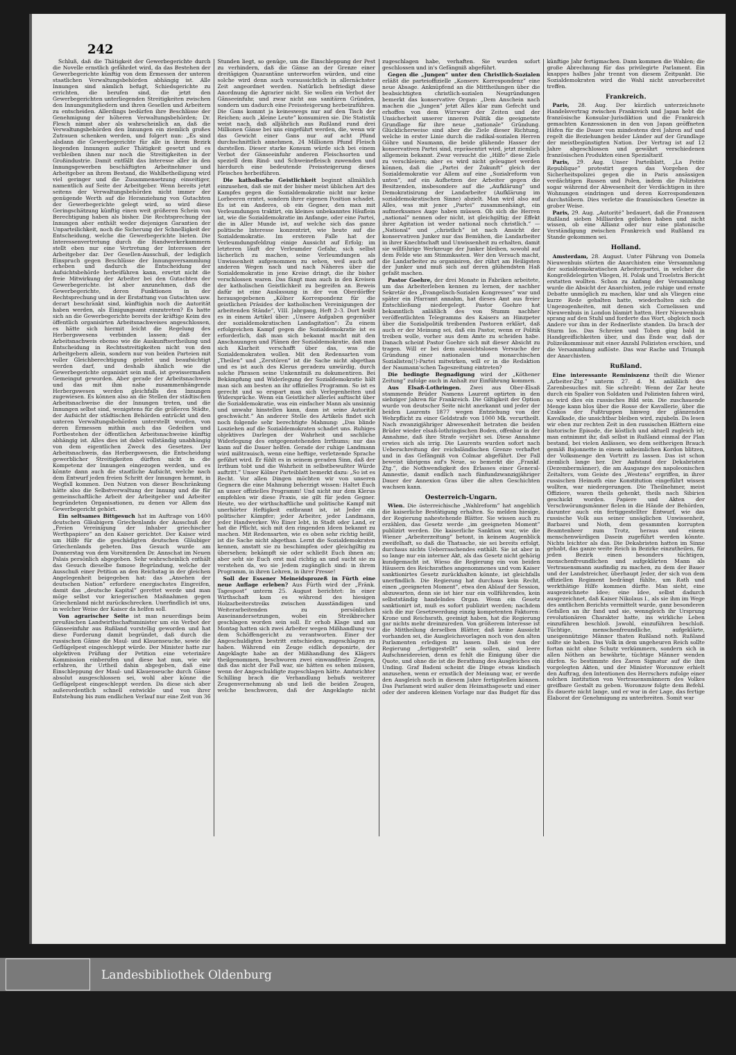242
Schluß, daß die Thätigkeit der Gewerbegerichte durch die Novelle ernstlich gefährdet wird, da das Bestehen der Gewerbegerichte künftig von dem Ermessen der unteren staatlichen Verwaltungsbehörden abhängig ist. Alle Innungen sind nämlich befugt, Schiedsgerichte zu errichten, die berufen sind, die jetzt den Gewerbegerichten unterliegenden Streitigkeiten zwischen den Innungsmitgliedern und ihren Gesellen und Arbeitern zu entscheiden. Allerdings bedürfen ihre Beschlüsse der Genehmigung der höheren Verwaltungsbehörden; Dr. Flesch nimmt aber als wahrscheinlich an, daß die Verwaltungsbehörden den Innungen ein ziemlich großes Zutrauen schenken werden, und folgert nun: „Es sind alsdann die Gewerbegerichte für alle in ihrem Bezirk liegenden Innungen außer Thätigkeit gesetzt und es verbleiben ihnen nur noch die Streitigkeiten in der Großindustrie. Damit entfällt das Interesse aller in den Innungsgewerben beschäftigten Arbeitnehmer und Arbeitgeber an ihrem Bestand, die Wahlbetheiligung wird viel geringer und die Zusammensetzung einseitiger, namentlich auf Seite der Arbeitgeber. Wenn bereits jetzt seitens der Verwaltungsbehörden nicht immer der genügende Werth auf die Heranziehung von Gutachten der Gewerbegerichte gelegt wird, so wird diese Geringschätzung künftig einen weit größeren Schein von Berechtigung haben als bisher. Die Rechtsprechung der Innungen aber enthält weder diejenigen Garantien der Unparteilichkeit, noch die Sicherung der Schnelligkeit der Entscheidung, welche die Gewerbegerichte bieten. Die Interessenvertretung durch die Handwerkerkammern stellt eben nur eine Vertretung der Interessen der Arbeitgeber dar. Der Gesellen-Ausschuß, der lediglich Einspruch gegen Beschlüsse der Innungsversammlung erheben und dadurch die Entscheidung der Aufsichtsbehörde herbeiführen kann, ersetzt nicht die freie Mitwirkung der Arbeiter bei den Gutachten der Gewerbegerichte. Ist aber anzunehmen, daß die Gewerbegerichte, deren Funktionen in der Rechtsprechung und in der Erstattung von Gutachten usw. derart beschränkt sind, künftighin noch die Autorität haben werden, als Einigungsamt einzutreten? Es hatte sich an die Gewerbegerichte bereits der kräftige Keim des öffentlich organisirten Arbeitsnachweises angeschlossen, es hätte sich hiermit leicht die Regelung des Herbergswesens verbinden lassen; daß der Arbeitsnachweis ebenso wie die Auskunftsertheilung und Entscheidung in Rechtsstreitigkeiten nicht von den Arbeitgebern allein, sondern nur von beiden Parteien mit voller Gleichberechtigung geleitet und beaufsichtigt werden darf, und deshalb ähnlich wie die Gewerbegerichte organisirt sein muß, ist gewissermaßen Gemeingut geworden. Aber gerade der Arbeitsnachweis und das mit ihm nahe zusammenhängende Herbergswesen werden gleichfalls den Innungen zugewiesen. Es können also an die Stellen der städtischen Arbeitsnachweise die der Innungen treten, und die Innungen selbst sind, wenigstens für die größeren Städte, der Aufsicht der städtischen Behörden entrückt und den unteren Verwaltungsbehörden unterstellt worden, von deren Ermessen mithin auch das Gedeihen und Fortbestehen der öffentlichen Arbeitsnachweise künftig abhängig ist. Alles dies ist dabei vollständig unabhängig von dem eigentlichen Zweck des Gesetzes. Der Arbeitsnachweis, das Herbergswesen, die Entscheidung gewerblicher Streitigkeiten dürften nicht in die Kompetenz der Innungen eingezogen werden, und es könnte dann auch die staatliche Aufsicht, welche nach dem Entwurf jeden freien Schritt der Innungen hemmt, in Wegfall kommen. Den Nutzen von dieser Beschränkung hätte also die Selbstverwaltung der Innung und die für gemeinschaftliche Arbeit der Arbeitgeber und Arbeiter begründeten Organisationen, zu denen vor Allem das Gewerbegericht gehört.
Ein seltsames Bittgesuch hat im Auftrage von 1400 deutschen Gläubigern Griechenlands der Ausschuß der „Freien Vereinigung der Inhaber griechischer Werthpapiere“ an den Kaiser gerichtet. Der Kaiser wird um Hilfe für die geschädigten deutschen Gläubiger Griechenlands gebeten. Das Gesuch wurde am Donnerstag von dem Vorsitzenden Dr. Annschat im Neuen Palais persönlich abgegeben. Sehr wahrscheinlich enthält das Gesuch dieselbe famose Begründung, welche der Ausschuß einer Petition an den Reichstag in der gleichen Angelegenheit beigegeben hat: das „Ansehen der deutschen Nation“ erfordere energischstes Eingreifen, damit das „deutsche Kapital“ gerettet werde und man möge selbst vor kriegerischen Maßnahmen gegen Griechenland nicht zurückschrecken. Unerfindlich ist uns, in welcher Weise der Kaiser da helfen soll.
Von agrarischer Seite ist man neuerdings beim preußischen Landwirthschaftsminister um ein Verbot der Gänseeinfuhr aus Rußland vorstellig geworden und hat diese Forderung damit begründet, daß durch die russischen Gänse die Maul- und Klauenseuche, sowie die Geflügelpest eingeschleppt würde. Der Minister hatte zur objektiven Prüfung der Petition eine veterinäre Kommission einberufen und diese hat nun, wie wir erfahren, ihr Urtheil dahin abgegeben, daß eine Einschleppung der Maul- und Klauenseuche durch Gänse absolut ausgeschlossen sei, wohl aber könne die Geflügelpest eingeschleppt werden. Da diese sich aber außerordentlich schnell entwickle und von ihrer Entstehung bis zum endlichen Verlauf nur eine Zeit von 36 Stunden liegt, so genüge, um die Einschleppung der Pest zu verhindern, daß die Gänse an der Grenze einer dreitägigen Quarantäne unterworfen würden, und eine solche wird denn auch voraussichtlich in allernächster Zeit angeordnet werden. Natürlich befriedigt diese Anordnung die Agrarier nicht. Sie wollen ein Verbot der Gänseeinfuhr, und zwar nicht aus sanitären Gründen, sondern um dadurch eine Preissteigerung herbeizuführen. Die Gans kommt ja keineswegs nur auf den Tisch der Reichen; auch „kleine Leute“ konsumiren sie. Die Statistik weist nach, daß alljährlich aus Rußland rund drei Millionen Gänse bei uns eingeführt werden, die, wenn wir das Gewicht einer Gans nur auf acht Pfund durchschnittlich annehmen, 24 Millionen Pfund Fleisch darstellen. Dieser starke Konsum würde sich bei einem Verbot der Gänseeinfuhr anderen Fleischsorten und speziell dem Rind- und Schweinefleisch zuwenden und hierdurch eine bedeutende Preissteigerung dieses Fleisches herbeiführen.
Die katholische Geistlichkeit beginnt allmählich einzusehen, daß sie mit der bisher meist üblichen Art des Kampfes gegen die Sozialdemokratie nicht nur keine Lorbeeren erntet, sondern ihrer eigenen Position schadet. Es ist ein Anderes, ob ein Gegner, den man mit Verleumdungen traktirt, ein kleines unbekanntes Häuflein ist, wie die Sozialdemokratie im Anfange, oder eine Partei, die in Aller Munde ist, auf welche sich das ganze politische Interesse konzentrirt, wie heute auf die Sozialdemokratie. Im ersteren Falle hat der Verleumdungsfeldzug einige Aussicht auf Erfolg; im letzteren läuft der Verleumder Gefahr, sich selbst lächerlich zu machen, seine Verleumdungen als Unwissenheit aufgenommen zu sehen, weil auch auf anderen Wegen nach und nach Näheres über die Sozialdemokratie in jene Kreise dringt, die ihr bisher verschlossen waren. Das fängt man auch in den Kreisen der katholischen Geistlichkeit zu begreifen an. Beweis dafür ist eine Auslassung in der von Oberdörffer herausgegebenen „Kölner Korrespondenz für die geistlichen Präsides der katholischen Vereinigungen der arbeitenden Stände“, VIII. Jahrgang, Heft 2–3. Dort heißt es in einem Artikel über: „Unsere Aufgaben gegenüber der sozialdemokratischen Landagitation“: Zu einem erfolgreichen Kampf gegen die Sozialdemokratie ist es erforderlich, daß man sich bekannt macht mit den Anschauungen und Plänen der Sozialdemokratie, daß man sich Klarheit verschafft über das, was die Sozialdemokraten wollen. Mit den Redensarten vom „Theilen“ und „Zerstören“ ist die Sache nicht abgethan und es ist auch des Klerus geradezu unwürdig, durch solche Phrasen seine Unkenntniß zu dokumentiren. Bei Bekämpfung und Widerlegung der Sozialdemokratie hält man sich am besten an ihr offizielles Programm. So ist es gerecht und so erspart man sich Verlegenheiten und Widersprüche. Wenn ein Geistlicher allerlei auftischt über die Sozialdemokratie, was ein einfacher Mann als unsinnig und unwahr hinstellen kann, dann ist seine Autorität geschwächt.“ An anderer Stelle des Artikels findet sich noch folgende sehr berechtigte Mahnung: „Das blinde Losziehen auf die Sozialdemokraten schadet uns. Ruhiges objektives Darlegen der Wahrheit und sachliche Widerlegung des entgegenstehenden Irrthums; nur das kann auf die Dauer helfen. Gerade der ruhige Landmann wird mißtrauisch, wenn eine heftige, verletzende Sprache geführt wird. Er fühlt es in seinem geraden Sinn, daß der Irrthum tobt und die Wahrheit in selbstbewußter Würde auftritt.“ Unser Kölner Parteiblatt bemerkt dazu: „So ist es Recht. Vor allen Dingen möchten wir von unseren Gegnern die eine Mahnung beherzigt wissen: Haltet Euch an unser offizielles Programm! Und nicht nur dem Klerus empfehlen wir diese Praxis, sie gilt für jeden Gegner. Heute, wo der wirthschaftliche und politische Kampf mit unerhörter Heftigkeit entbrannt ist, ist Jeder ein politischer Kämpfer; jeder Arbeiter, jeder Landmann, jeder Handwerker. Wo Einer lebt, in Stadt oder Land, er hat die Pflicht, sich mit den ringenden Ideen bekannt zu machen. Mit Redensarten, wie es oben sehr richtig heißt, ist die Sache nicht abgethan. Lernt die Sozialdemokraten kennen, anstatt sie zu beschimpfen oder gleichgiltig zu übersehen; bekämpft sie oder schließt Euch ihnen an; aber seht sie Euch erst mal richtig an und sucht sie zu verstehen da, wo sie Jedem zugänglich sind: in ihrem Programm, in ihren Lehren, in ihrer Presse!
Soll der Essener Meineidsprozeß in Fürth eine neue Auflage erleben? Aus Fürth wird der „Fränk. Tagespost“ unterm 25. August berichtet: In einer Wirthschaft kam es während des hiesigen Holzarbeiterstreiks zwischen Ausständigen und Weiterarbeitenden zu persönlichen Auseinandersetzungen, wobei ein Streikbrecher geschlagen worden sein soll. Er erhob Klage und am Montag hatten sich zwei Arbeiter wegen Mißhandlung vor dem Schöffengericht zu verantworten. Einer der Angeschuldigten bestritt entschieden, zugeschlagen zu haben. Während ein Zeuge eidlich deponirte, der Angeklagte habe an der Mißhandlung des Klägers theilgenommen, beschworen zwei einwandfreie Zeugen, daß das nicht der Fall war, sie hätten es sehen müssen, wenn der Angeschuldigte zugeschlagen hätte. Amtsrichter Schilling brach die Verhandlung behufs weiterer Zeugenvernehmung ab und ließ die beiden Zeugen, welche beschworen, daß der Angeklagte nicht zugeschlagen habe, verhaften. Sie wurden sofort geschlossen und in's Gefängniß abgeführt.
Gegen die „Jungen“ unter den Christlich-Sozialen erläßt die parteioffizielle „Konserv. Korrespondenz“ eine neue Absage. Anknüpfend an die Mittheilungen über die beabsichtigten christlich-sozialen Neugründungen bemerkt das konservative Organ: „Dem Anschein nach machen die „Jungen“ jetzt Alles klar zum Gefecht und erhoffen von dem Wirrwarr der Zeiten und der Unsicherheit unserer inneren Politik die geeignetste Grundlage für ihre neue „nationale“ Gründung. Glücklicherweise sind aber die Ziele dieser Richtung, welche in erster Linie durch die radikal-sozialen Herren Göhre und Naumann, die beide glühende Hasser der konservativen Partei sind, repräsentirt wird, jetzt ziemlich allgemein bekannt. Zwar versucht die „Hilfe“ diese Ziele zu verschleiern; aber es wird nicht geleugnet werden können, daß die „Partei der Zukunft“ gleich der Sozialdemokratie vor Allem auf eine „Sozialreform von unten“, auf ein Aufhetzen der Arbeiter gegen die Besitzenden, insbesondere auf die „Aufklärung“ und Demokratisirung der Landarbeiter (Aufklärung im sozialdemokratischen Sinne) abzielt. Man wird also auf Alles, was mit jener „Partei“ zusammenhängt, ein aufmerksames Auge haben müssen. Ob sich die Herren „national“ nennen oder nicht, ist gleichgiltig; der Effekt ihrer Agitation ist weder national noch christlich.“ — „National“ und „christlich“ ist nach Ansicht der konservativen Junker nur das Bemühen, die Landarbeiter in ihrer Knechtschaft und Unwissenheit zu erhalten, damit sie willfährige Werkzeuge der Junker bleiben, sowohl auf dem Felde wie am Stimmkasten. Wer den Versuch macht, die Landarbeiter zu organisiren, der rührt am Heiligsten der Junker und muß sich auf deren glühendsten Haß gefaßt machen.
Pastor Goehre, der drei Monate in Fabriken arbeitete, um das Arbeiterleben kennen zu lernen, der nachher Sekretär des „Evangelisch-Sozialen Kongresses“ war und später ein Pfarramt annahm, hat dieses Amt aus freier Entschließung niedergelegt. Pastor Goehre hat bekanntlich anläßlich des von Stumm nachher veröffentlichten Telegramms des Kaisers an Hinzpeter über die Sozialpolitik treibenden Pastoren erklärt, daß auch er der Meinung sei, daß ein Pastor, wenn er Politik treiben wolle, vorher aus dem Amte zu scheiden habe. Danach scheint Pastor Goehre sich mit dieser Absicht zu tragen. Will er bei dem aussichtslosen Versuche der Gründung einer nationalen und monarchischen Sozialisten(!)-Partei mitwirken, will er in die Redaktion der Naumann'schen Tageszeitung eintreten?
Die bedingte Begnadigung wird der „Köthener Zeitung“ zufolge auch in Anhalt zur Einführung kommen.
Aus Elsaß-Lothringen. Zwei aus Ober-Elsaß stammende Brüder Namens Laurent optirten in den siebziger Jahren für Frankreich. Die Giltigkeit der Option wurde von deutscher Seite nicht anerkannt und jeder der beiden Laurents 1877 wegen Entziehung von der Wehrpflicht zu einer Geldstrafe von 1000 Mk. verurtheilt. Nach zwanzigjähriger Abwesenheit betraten die beiden Brüder wieder elsaß-lothringischen Boden, offenbar in der Annahme, daß ihre Strafe verjährt sei. Diese Annahme erwies sich als irrig. Die Laurents wurden sofort nach Ueberschreitung der reichsländischen Grenze verhaftet und in das Gefängniß von Colmar abgeführt. Der Fall beweist übrigens auf's Neue, so bemerkt die „Frankf. Ztg.“, die Nothwendigkeit des Erlasses einer General-Amnestie, damit endlich nach fünfundzwanzigjähriger Dauer der Annexion Gras über die alten Geschichten wachsen kann.
Oesterreich-Ungarn.
Wien. Die österreichische „Wahlreform“ hat angeblich die kaiserliche Bestätigung erhalten. So melden hiesige, der Regierung nahestehende Blätter. Sie wissen auch zu erzählen, das Gesetz werde „im geeigneten Moment“ publizirt werden. Die kaiserliche Sanktion war, wie die Wiener „Arbeiterzeitung“ betont, in keinem Augenblick zweifelhaft, so daß die Thatsache, sie sei bereits erfolgt, durchaus nichts Ueberraschendes enthält. Sie ist aber in so lange nur ein interner Akt, als das Gesetz nicht gehörig kundgemacht ist. Wieso die Regierung ein von beiden Häusern des Reichsrathes angenommenes und vom Kaiser sanktionirtes Gesetz zurückhalten könnte, ist gleichfalls unerfindlich. Die Regierung hat durchaus kein Recht, einen „geeigneten Moment“, etwa den Ablauf der Session, abzuwarten, denn sie ist hier nur ein vollführendes, kein selbstständig handelndes Organ. Wenn ein Gesetz sanktionirt ist, muß es sofort publizirt werden; nachdem sich die zur Gesetzwerdung einzig kompetenten Faktoren: Krone und Reichsrath, geeinigt haben, hat die Regierung gar nichts mehr dreinzureden. Von größerem Interesse ist die Mittheilung derselben Blätter, daß keine Aussicht vorhanden sei, die Ausgleichsvorlagen noch von den alten Parlamenten erledigen zu lassen. Daß sie von der Regierung „fertiggestellt“ sein sollen, sind leere Aufschneidereien, denn es fehlt die Einigung über die Quote, und ohne die ist die Berathung des Ausgleiches ein Unding. Graf Badeni scheint die Dinge etwas kindisch anzusehen, wenn er ernstlich der Meinung war, er werde den Ausgleich noch in diesem Jahre fertigstellen können. Das Parlament wird außer dem Heimathsgesetz und einer oder der anderen kleinen Vorlage nur das Budget für das künftige Jahr fertigmachen. Dann kommen die Wahlen; die große Abrechnung für das privilegirte Parlament. Ein knappes halbes Jahr trennt von diesem Zeitpunkt. Die Sozialdemokraten wird die Wahl nicht unvorbereitet treffen.
Frankreich.
Paris, 28. Aug. Der kürzlich unterzeichnete Handelsvertrag zwischen Frankreich und Japan hebt die französische Konsular-Jurisdiktion und die Frankreich gemachten Konzessionen in den von Japan geöffneten Häfen für die Dauer von mindestens drei Jahren auf und regelt die Beziehungen beider Länder auf der Grundlage der meistbegünstigten Nation. Der Vertrag ist auf 12 Jahre abgeschlossen und gewährt verschiedenen französischen Produkten einen Spezialtarif.
Paris, 29. Aug. Unser Parteiblatt, „La Petite Republique“ protestirt gegen das Vorgehen der Sicherheitspolizei gegen die in Paris ansässigen verdächtigen Russen und Polen, indem die Polizisten sogar während der Abwesenheit der Verdächtigen in ihre Wohnungen eindringen und deren Korrespondenzen durchstöbern. Dies verletze die französischen Gesetze in grober Weise.
Paris, 29. Aug. „Autorité“ bedauert, daß die Franzosen Rußland sieben Milliarden geliehen haben und nicht wissen, ob eine Allianz oder nur eine platonische Verständigung zwischen Frankreich und Rußland zu Stande gekommen sei.
Holland.
Amsterdam, 28. August. Unter Führung von Domela Nieuwenhuis störten die Anarchisten eine Versammlung der sozialdemokratischen Arbeiterpartei, in welcher die Kongreßdelegirten Vliegen, H. Polak und Troelstra Bericht erstatten wollten. Schon zu Anfang der Versammlung wurde die Absicht der Anarchisten, jede ruhige und ernste Debatte unmöglich zu machen, klar und als Vliegen eine kurze Rede gehalten hatte, wiederholten sich die Ungezogenheiten, mit denen sich Cornelissen und Nieuwenhuis in London blamirt hatten. Herr Nieuwenhuis sprang auf den Stuhl und forderte das Wort, obgleich noch Andere vor ihm in der Rednerliste standen. Da brach der Sturm los. Das Schreien und Toben ging bald in Handgreiflichkeiten über, und das Ende war, daß der Polizeikommissar mit einer Anzahl Polizisten erschien, und die Versammlung auflöste. Das war Rache und Triumph der Anarchisten.
Rußland.
Eine interessante Reminiszenz theilt die Wiener „Arbeiter-Ztg.“ unterm 27. d. M. anläßlich des Zarenbesuches mit. Sie schreibt: Wenn der Zar heute durch ein Spalier von Soldaten und Polizisten fahren wird, so wird dies ein russisches Bild sein. Die zuschauende Menge kann blos über die Rosse der Kavallerie, über die Czakos der Fußtruppen hinweg der glänzenden Kavalkade, die unsichtbar bleiben wird, zujubeln. Da lesen wir eben zur rechten Zeit in den russischen Blättern eine historische Episode, die köstlich und aktuell zugleich ist; man entnimmt ihr, daß selbst in Rußland einmal der Plan bestand, bei vielen Anlässen, wo dem seitherigen Brauch gemäß Bajonnette in einem unheimlichen Kordon blitzen, der Volksmenge den Vortritt zu lassen. Das ist schon ziemlich lange her. Der Aufstand der Dekabristen (Dezembermänner), die am Ausgange des napoleonischen Zeitalters, vom Geiste des „Westens“ ergriffen, in ihrer russischen Heimath eine Konstitution eingeführt wissen wollten, war niedergerungen. Die Theilnehmer, meist Offiziere, waren theils gehenkt, theils nach Sibirien geschickt worden. Papiere und Akten der Verschwörungsmänner fielen in die Hände der Behörden, darunter auch ein fertiggestellter Entwurf, wie das russische Volk aus seiner unsäglichen Unwissenheit, Barbarei und Noth, dem gesammten korrupten Beamtenheer zum Trotz, heraus und einem menschenwürdigen Dasein zugeführt werden könnte. Nichts leichter als das. Die Dekabristen hatten im Sinne gehabt, das ganze weite Reich in Bezirke einzutheilen, für jeden Bezirk einen besonders tüchtigen, menschenfreundlichen und aufgeklärten Mann als Vertrauensmann ausfindig zu machen, zu dem der Bauer und der Landstreicher, überhaupt Jeder, der sich von dem offiziellen Regiment bedrängt fühlte, um Rath und werkthätige Hilfe kommen dürfte. Man sieht, eine ausgezeichnete Idee; eine Idee, selbst dadurch ausgezeichnet, daß Kaiser Nikolaus I., als sie ihm im Wege des amtlichen Berichts vermittelt wurde, ganz besonderen Gefallen an ihr fand und sie, wenngleich ihr Ursprung revolutionären Charakter hatte, ins wirkliche Leben einzuführen beschloß. Jawohl, einzuführen beschloß. Tüchtige, menschenfreundliche, aufgeklärte, uneigennützige Männer thaten Rußland noth. Rußland sollte sie haben. Das Volk in dem ungeheuren Reich sollte fortan nicht ohne Schutz verkümmern, sondern sich in allen Nöthen an bewährte, tüchtige Männer wenden dürfen. So bestimmte des Zaren Signatur auf die ihm vorgelegten Akten, und der Minister Woronzow erhielt den Auftrag, den Intentionen des Herrschers zufolge einer solchen Institution von Vertrauensmännern des Volkes greifbare Gestalt zu geben. Woronzow folgte dem Befehl. Es dauerte nicht lange, und er war in der Lage, das fertige Elaborat der Genehmigung zu unterbreiten. Somit war
Landesbibliothek Oldenburg